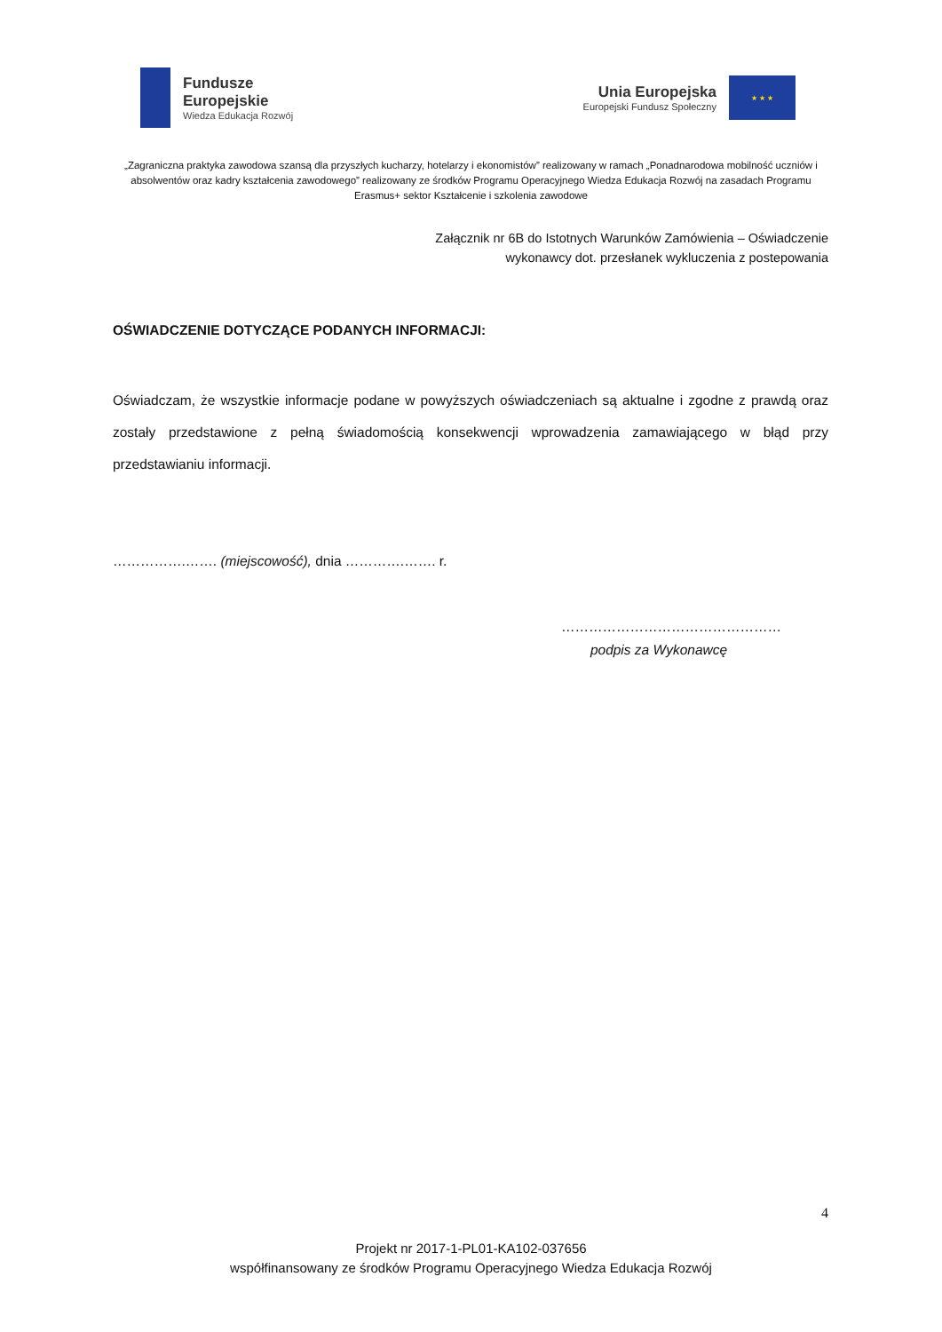Fundusze
Europejskie
Wiedza Edukacja Rozwój
Unia Europejska
Europejski Fundusz Społeczny
★ ★ ★
„Zagraniczna praktyka zawodowa szansą dla przyszłych kucharzy, hotelarzy i ekonomistów” realizowany w ramach „Ponadnarodowa mobilność uczniów i absolwentów oraz kadry kształcenia zawodowego” realizowany ze środków Programu Operacyjnego Wiedza Edukacja Rozwój na zasadach Programu Erasmus+ sektor Kształcenie i szkolenia zawodowe
Załącznik nr 6B do Istotnych Warunków Zamówienia – Oświadczenie
wykonawcy dot. przesłanek wykluczenia z postepowania
OŚWIADCZENIE DOTYCZĄCE PODANYCH INFORMACJI:
Oświadczam, że wszystkie informacje podane w powyższych oświadczeniach są aktualne i zgodne z prawdą oraz zostały przedstawione z pełną świadomością konsekwencji wprowadzenia zamawiającego w błąd przy przedstawianiu informacji.
…………….……. (miejscowość), dnia ………….……. r.
…………………………………………
podpis za Wykonawcę
4
Projekt nr 2017-1-PL01-KA102-037656
współfinansowany ze środków Programu Operacyjnego Wiedza Edukacja Rozwój